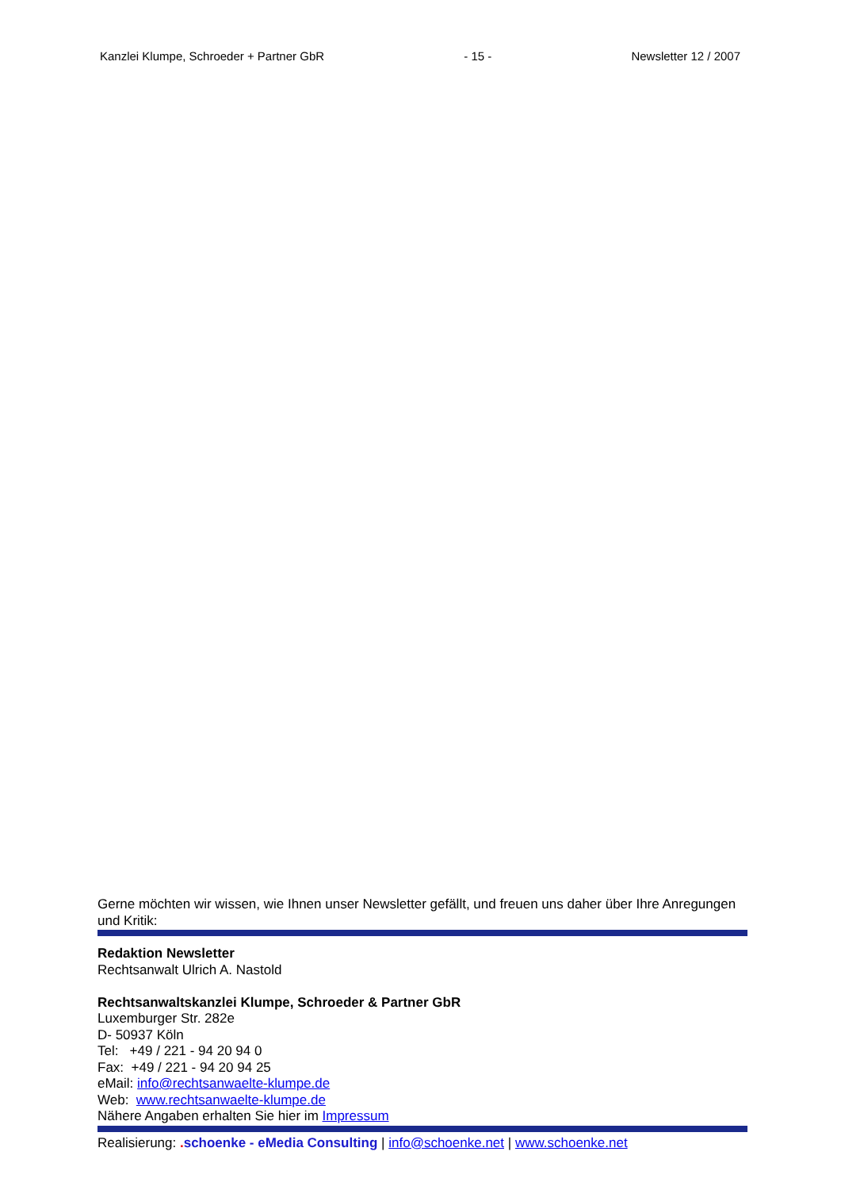Kanzlei Klumpe, Schroeder + Partner GbR - 15 - Newsletter 12 / 2007
Gerne möchten wir wissen, wie Ihnen unser Newsletter gefällt, und freuen uns daher über Ihre Anregungen und Kritik:
Redaktion Newsletter
Rechtsanwalt Ulrich A. Nastold
Rechtsanwaltskanzlei Klumpe, Schroeder & Partner GbR
Luxemburger Str. 282e
D- 50937 Köln
Tel: +49 / 221 - 94 20 94 0
Fax: +49 / 221 - 94 20 94 25
eMail: info@rechtsanwaelte-klumpe.de
Web: www.rechtsanwaelte-klumpe.de
Nähere Angaben erhalten Sie hier im Impressum
Realisierung: . schoenke - eMedia Consulting | info@schoenke.net | www.schoenke.net